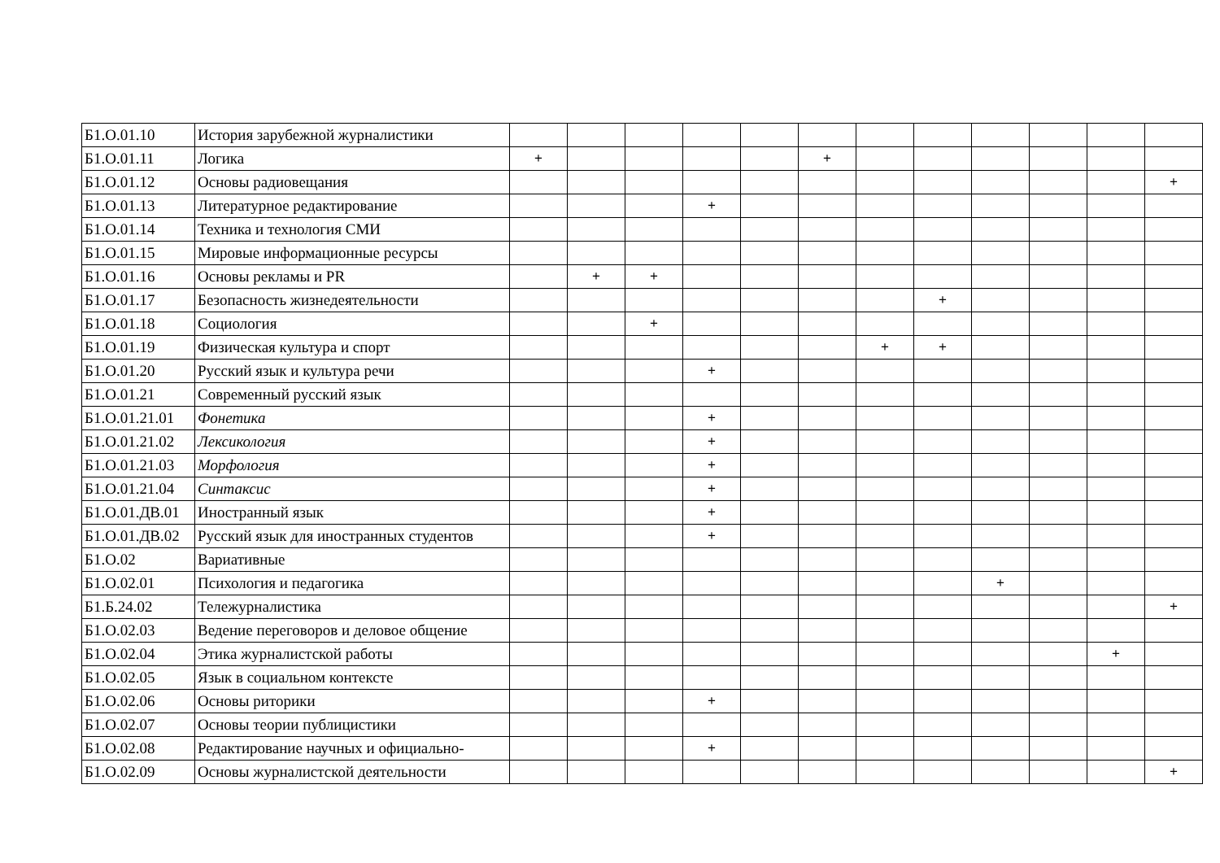| Б1.О.01.10 | История зарубежной журналистики | | | | | | | | | | | | |
| Б1.О.01.11 | Логика | + | | | | | + | | | | | | |
| Б1.О.01.12 | Основы радиовещания | | | | | | | | | | | | + |
| Б1.О.01.13 | Литературное редактирование | | | | + | | | | | | | | |
| Б1.О.01.14 | Техника и технология СМИ | | | | | | | | | | | | |
| Б1.О.01.15 | Мировые информационные ресурсы | | | | | | | | | | | | |
| Б1.О.01.16 | Основы рекламы и PR | | + | + | | | | | | | | | |
| Б1.О.01.17 | Безопасность жизнедеятельности | | | | | | | | + | | | | |
| Б1.О.01.18 | Социология | | | + | | | | | | | | | |
| Б1.О.01.19 | Физическая культура и спорт | | | | | | | + | + | | | | |
| Б1.О.01.20 | Русский язык и культура речи | | | | + | | | | | | | | |
| Б1.О.01.21 | Современный русский язык | | | | | | | | | | | | |
| Б1.О.01.21.01 | Фонетика | | | | + | | | | | | | | |
| Б1.О.01.21.02 | Лексикология | | | | + | | | | | | | | |
| Б1.О.01.21.03 | Морфология | | | | + | | | | | | | | |
| Б1.О.01.21.04 | Синтаксис | | | | + | | | | | | | | |
| Б1.О.01.ДВ.01 | Иностранный язык | | | | + | | | | | | | | |
| Б1.О.01.ДВ.02 | Русский язык для иностранных студентов | | | | + | | | | | | | | |
| Б1.О.02 | Вариативные | | | | | | | | | | | | |
| Б1.О.02.01 | Психология и педагогика | | | | | | | | | + | | | |
| Б1.Б.24.02 | Тележурналистика | | | | | | | | | | | | + |
| Б1.О.02.03 | Ведение переговоров и деловое общение | | | | | | | | | | | | |
| Б1.О.02.04 | Этика журналистской работы | | | | | | | | | | | + | |
| Б1.О.02.05 | Язык в социальном контексте | | | | | | | | | | | | |
| Б1.О.02.06 | Основы риторики | | | | + | | | | | | | | |
| Б1.О.02.07 | Основы теории публицистики | | | | | | | | | | | | |
| Б1.О.02.08 | Редактирование научных и официально- | | | | + | | | | | | | | |
| Б1.О.02.09 | Основы журналистской деятельности | | | | | | | | | | | | + |